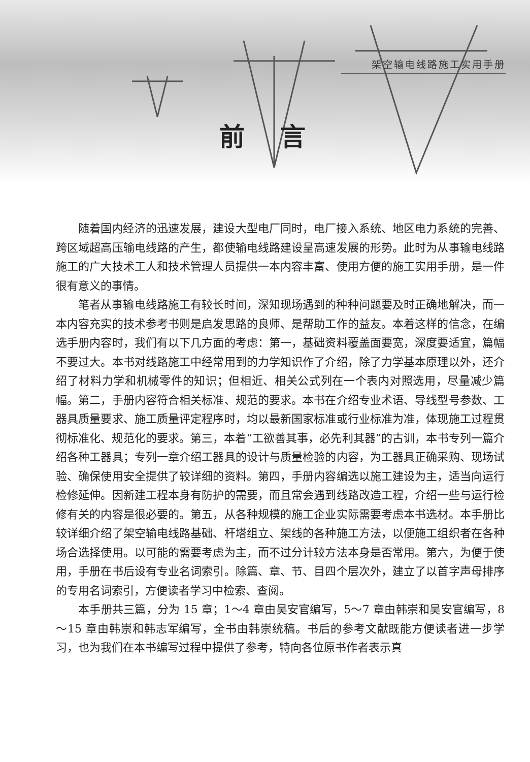架空输电线路施工实用手册
前言
随着国内经济的迅速发展，建设大型电厂同时，电厂接入系统、地区电力系统的完善、跨区域超高压输电线路的产生，都使输电线路建设呈高速发展的形势。此时为从事输电线路施工的广大技术工人和技术管理人员提供一本内容丰富、使用方便的施工实用手册，是一件很有意义的事情。
笔者从事输电线路施工有较长时间，深知现场遇到的种种问题要及时正确地解决，而一本内容充实的技术参考书则是启发思路的良师、是帮助工作的益友。本着这样的信念，在编选手册内容时，我们有以下几方面的考虑：第一，基础资料覆盖面要宽，深度要适宜，篇幅不要过大。本书对线路施工中经常用到的力学知识作了介绍，除了力学基本原理以外，还介绍了材料力学和机械零件的知识；但相近、相关公式列在一个表内对照选用，尽量减少篇幅。第二，手册内容符合相关标准、规范的要求。本书在介绍专业术语、导线型号参数、工器具质量要求、施工质量评定程序时，均以最新国家标准或行业标准为准，体现施工过程贯彻标准化、规范化的要求。第三，本着“工欲善其事，必先利其器”的古训，本书专列一篇介绍各种工器具；专列一章介绍工器具的设计与质量检验的内容，为工器具正确采购、现场试验、确保使用安全提供了较详细的资料。第四，手册内容编选以施工建设为主，适当向运行检修延伸。因新建工程本身有防护的需要，而且常会遇到线路改造工程，介绍一些与运行检修有关的内容是很必要的。第五，从各种规模的施工企业实际需要考虑本书选材。本手册比较详细介绍了架空输电线路基础、杆塔组立、架线的各种施工方法，以便施工组织者在各种场合选择使用。以可能的需要考虑为主，而不过分计较方法本身是否常用。第六，为便于使用，手册在书后设有专业名词索引。除篇、章、节、目四个层次外，建立了以首字声母排序的专用名词索引，方便读者学习中检索、查阅。
本手册共三篇，分为 15 章；1～4 章由吴安官编写，5～7 章由韩崇和吴安官编写，8～15 章由韩崇和韩志军编写，全书由韩崇统稿。书后的参考文献既能方便读者进一步学习，也为我们在本书编写过程中提供了参考，特向各位原书作者表示真